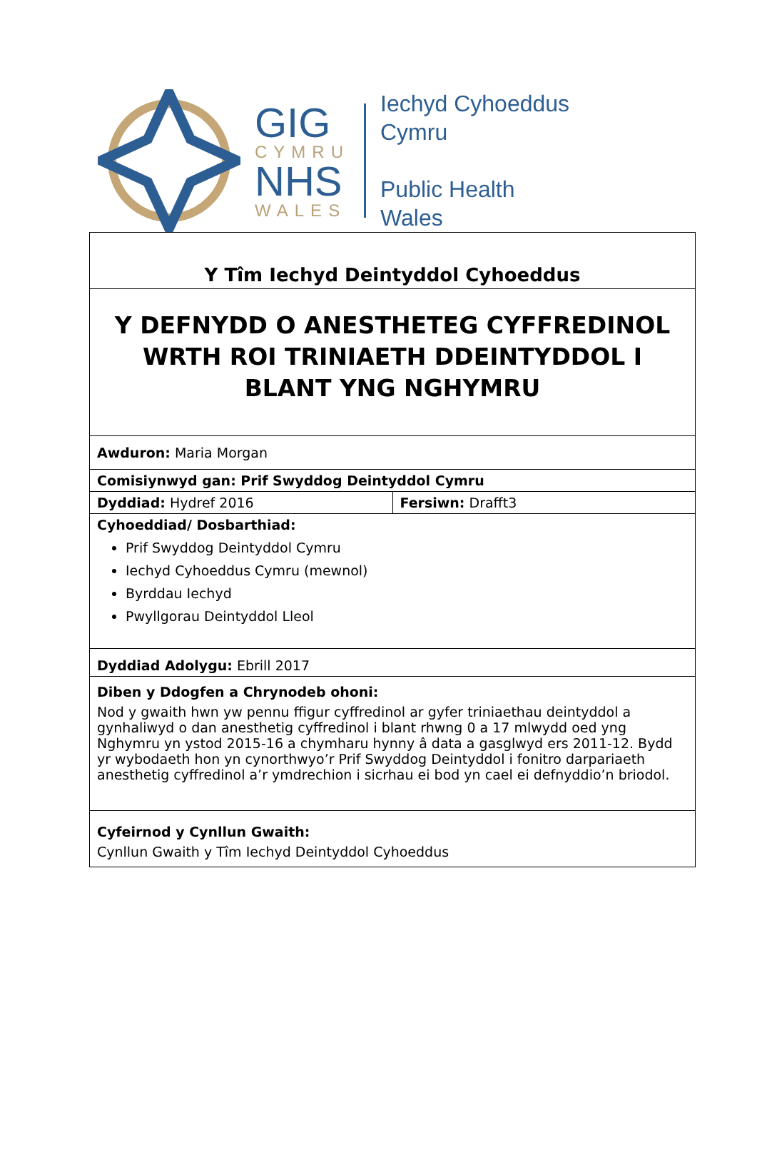GIG
CYMRU
NHS
WALES
Iechyd Cyhoeddus
Cymru
Public Health
Wales
| Y Tîm Iechyd Deintyddol Cyhoeddus | |
| Y DEFNYDD O ANESTHETEG CYFFREDINOL WRTH ROI TRINIAETH DDEINTYDDOL I BLANT YNG NGHYMRU | |
| Awduron: Maria Morgan | |
| Comisiynwyd gan: Prif Swyddog Deintyddol Cymru | |
| Dyddiad: Hydref 2016 | Fersiwn: Drafft3 |
| Cyhoeddiad/ Dosbarthiad: Prif Swyddog Deintyddol Cymru Iechyd Cyhoeddus Cymru (mewnol) Byrddau Iechyd Pwyllgorau Deintyddol Lleol | |
| Dyddiad Adolygu: Ebrill 2017 | |
| Diben y Ddogfen a Chrynodeb ohoni: Nod y gwaith hwn yw pennu ffigur cyffredinol ar gyfer triniaethau deintyddol a gynhaliwyd o dan anesthetig cyffredinol i blant rhwng 0 a 17 mlwydd oed yng Nghymru yn ystod 2015-16 a chymharu hynny â data a gasglwyd ers 2011-12. Bydd yr wybodaeth hon yn cynorthwyo’r Prif Swyddog Deintyddol i fonitro darpariaeth anesthetig cyffredinol a’r ymdrechion i sicrhau ei bod yn cael ei defnyddio’n briodol. | |
| Cyfeirnod y Cynllun Gwaith: Cynllun Gwaith y Tîm Iechyd Deintyddol Cyhoeddus | |